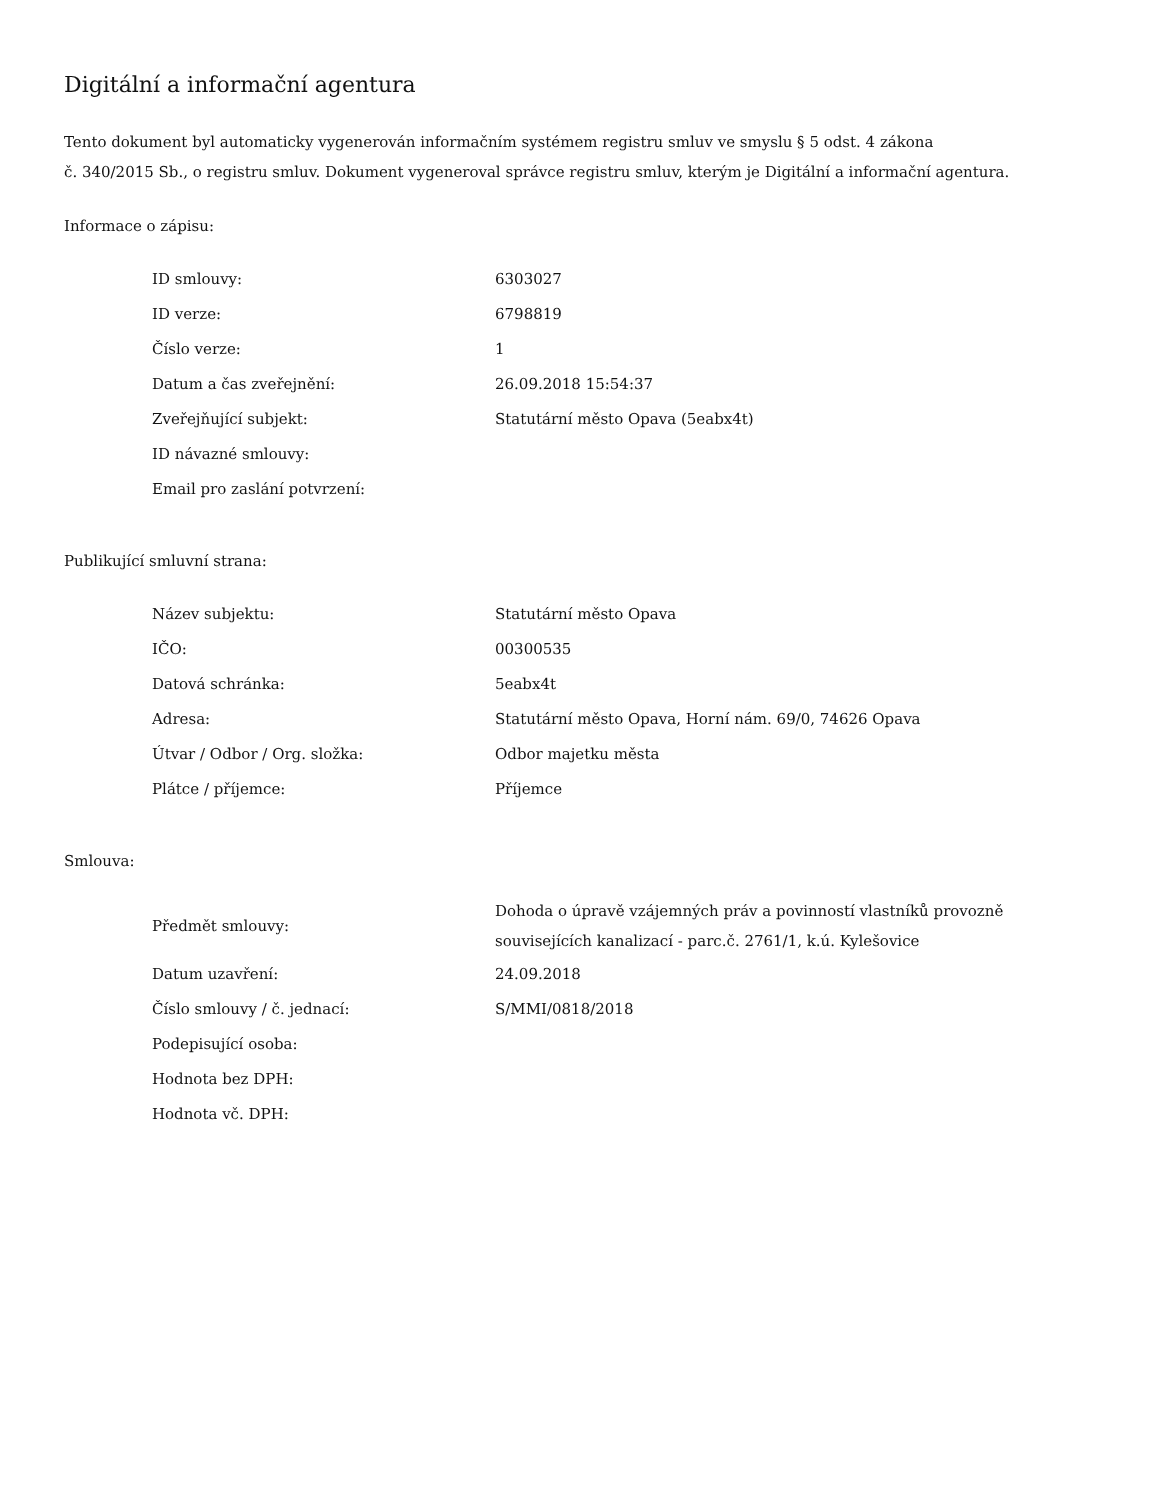Digitální a informační agentura
Tento dokument byl automaticky vygenerován informačním systémem registru smluv ve smyslu § 5 odst. 4 zákona
č. 340/2015 Sb., o registru smluv. Dokument vygeneroval správce registru smluv, kterým je Digitální a informační agentura.
Informace o zápisu:
| ID smlouvy: | 6303027 |
| ID verze: | 6798819 |
| Číslo verze: | 1 |
| Datum a čas zveřejnění: | 26.09.2018 15:54:37 |
| Zveřejňující subjekt: | Statutární město Opava (5eabx4t) |
| ID návazné smlouvy: | |
| Email pro zaslání potvrzení: | |
Publikující smluvní strana:
| Název subjektu: | Statutární město Opava |
| IČO: | 00300535 |
| Datová schránka: | 5eabx4t |
| Adresa: | Statutární město Opava, Horní nám. 69/0, 74626 Opava |
| Útvar / Odbor / Org. složka: | Odbor majetku města |
| Plátce / příjemce: | Příjemce |
Smlouva:
| Předmět smlouvy: | Dohoda o úpravě vzájemných práv a povinností vlastníků provozně souvisejících kanalizací - parc.č. 2761/1, k.ú. Kylešovice |
| Datum uzavření: | 24.09.2018 |
| Číslo smlouvy / č. jednací: | S/MMI/0818/2018 |
| Podepisující osoba: | |
| Hodnota bez DPH: | |
| Hodnota vč. DPH: | |